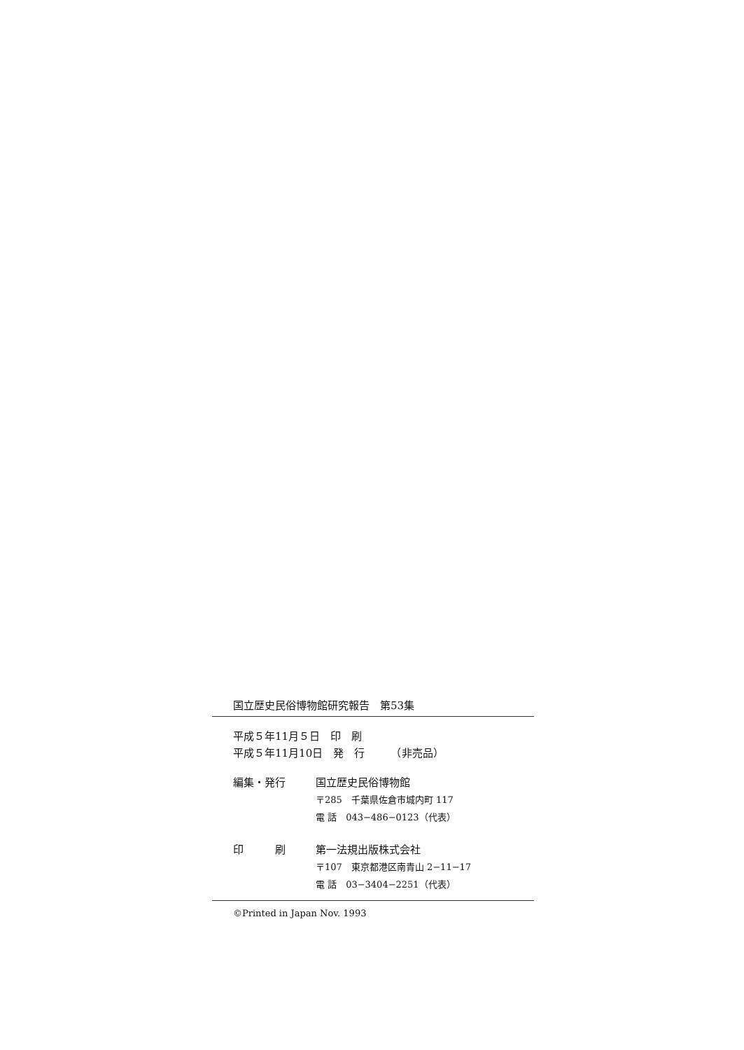国立歴史民俗博物館研究報告　第53集
平成５年11月５日　印　刷
平成５年11月10日　発　行　　　（非売品）
編集・発行 国立歴史民俗博物館
〒285　千葉県佐倉市城内町 117
電 話　043−486−0123（代表）
印　　　刷 第一法規出版株式会社
〒107　東京都港区南青山 2−11−17
電 話　03−3404−2251（代表）
©Printed in Japan Nov. 1993